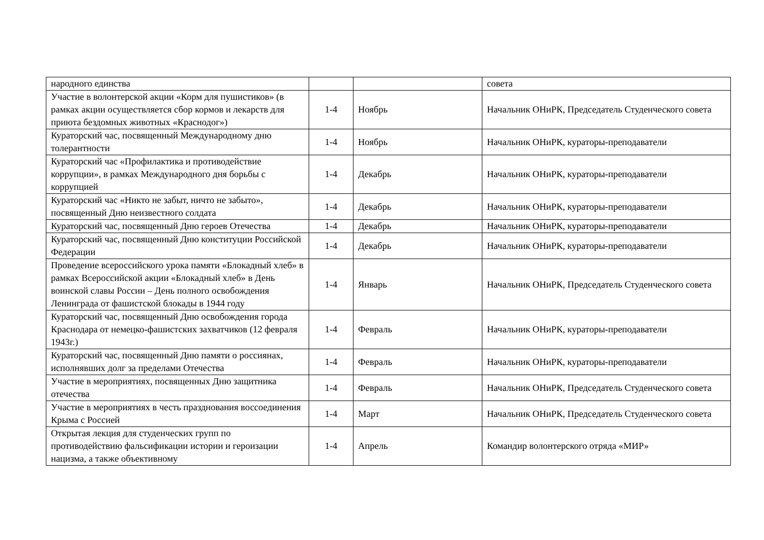| народного единства | | | совета |
| Участие в волонтерской акции «Корм для пушистиков» (в рамках акции осуществляется сбор кормов и лекарств для приюта бездомных животных «Краснодог») | 1-4 | Ноябрь | Начальник ОНиРК, Председатель Студенческого совета |
| Кураторский час, посвященный Международному дню толерантности | 1-4 | Ноябрь | Начальник ОНиРК, кураторы-преподаватели |
| Кураторский час «Профилактика и противодействие коррупции», в рамках Международного дня борьбы с коррупцией | 1-4 | Декабрь | Начальник ОНиРК, кураторы-преподаватели |
| Кураторский час «Никто не забыт, ничто не забыто», посвященный Дню неизвестного солдата | 1-4 | Декабрь | Начальник ОНиРК, кураторы-преподаватели |
| Кураторский час, посвященный Дню героев Отечества | 1-4 | Декабрь | Начальник ОНиРК, кураторы-преподаватели |
| Кураторский час, посвященный Дню конституции Российской Федерации | 1-4 | Декабрь | Начальник ОНиРК, кураторы-преподаватели |
| Проведение всероссийского урока памяти «Блокадный хлеб» в рамках Всероссийской акции «Блокадный хлеб» в День воинской славы России – День полного освобождения Ленинграда от фашистской блокады в 1944 году | 1-4 | Январь | Начальник ОНиРК, Председатель Студенческого совета |
| Кураторский час, посвященный Дню освобождения города Краснодара от немецко-фашистских захватчиков (12 февраля 1943г.) | 1-4 | Февраль | Начальник ОНиРК, кураторы-преподаватели |
| Кураторский час, посвященный Дню памяти о россиянах, исполнявших долг за пределами Отечества | 1-4 | Февраль | Начальник ОНиРК, кураторы-преподаватели |
| Участие в мероприятиях, посвященных Дню защитника отечества | 1-4 | Февраль | Начальник ОНиРК, Председатель Студенческого совета |
| Участие в мероприятиях в честь празднования воссоединения Крыма с Россией | 1-4 | Март | Начальник ОНиРК, Председатель Студенческого совета |
| Открытая лекция для студенческих групп по противодействию фальсификации истории и героизации нацизма, а также объективному | 1-4 | Апрель | Командир волонтерского отряда «МИР» |